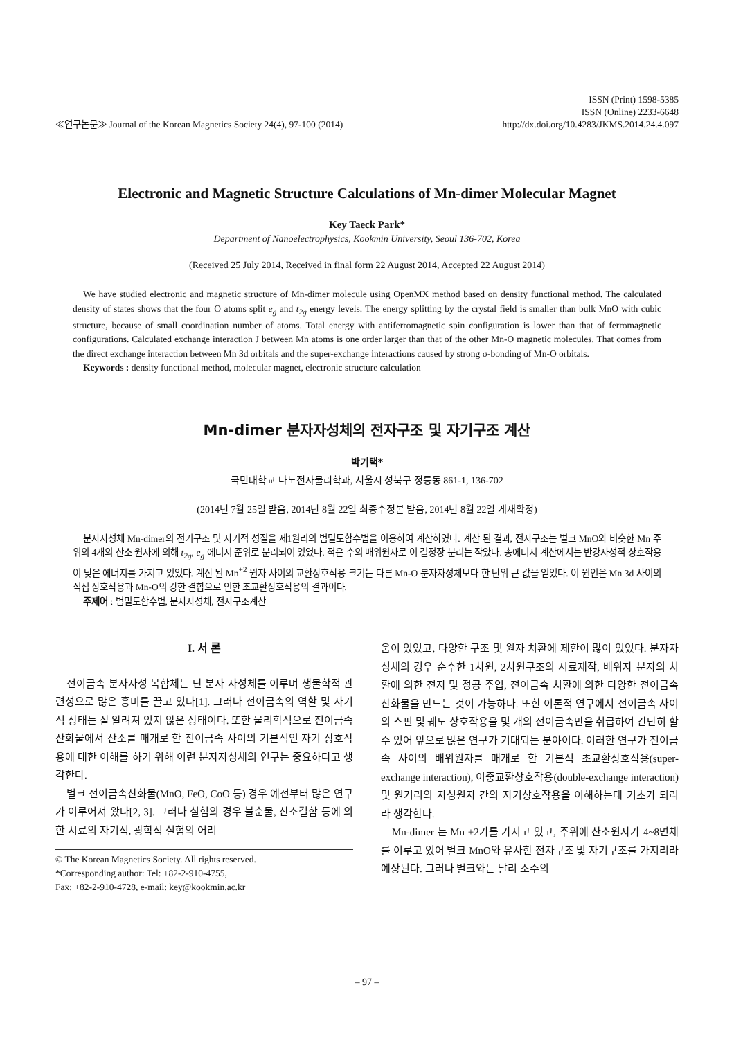≪연구논문≫ Journal of the Korean Magnetics Society 24(4), 97-100 (2014)
ISSN (Print) 1598-5385
ISSN (Online) 2233-6648
http://dx.doi.org/10.4283/JKMS.2014.24.4.097
Electronic and Magnetic Structure Calculations of Mn-dimer Molecular Magnet
Key Taeck Park*
Department of Nanoelectrophysics, Kookmin University, Seoul 136-702, Korea
(Received 25 July 2014, Received in final form 22 August 2014, Accepted 22 August 2014)
We have studied electronic and magnetic structure of Mn-dimer molecule using OpenMX method based on density functional method. The calculated density of states shows that the four O atoms split e<sub>g</sub> and t<sub>2g</sub> energy levels. The energy splitting by the crystal field is smaller than bulk MnO with cubic structure, because of small coordination number of atoms. Total energy with antiferromagnetic spin configuration is lower than that of ferromagnetic configurations. Calculated exchange interaction J between Mn atoms is one order larger than that of the other Mn-O magnetic molecules. That comes from the direct exchange interaction between Mn 3d orbitals and the super-exchange interactions caused by strong σ-bonding of Mn-O orbitals.
Keywords : density functional method, molecular magnet, electronic structure calculation
Mn-dimer 분자자성체의 전자구조 및 자기구조 계산
박기택*
국민대학교 나노전자물리학과, 서울시 성북구 정릉동 861-1, 136-702
(2014년 7월 25일 받음, 2014년 8월 22일 최종수정본 받음, 2014년 8월 22일 게재확정)
분자자성체 Mn-dimer의 전기구조 및 자기적 성질을 제1원리의 범밀도함수법을 이용하여 계산하였다. 계산 된 결과, 전자구조는 벌크 MnO와 비슷한 Mn 주위의 4개의 산소 원자에 의해 t<sub>2g</sub>, e<sub>g</sub> 에너지 준위로 분리되어 있었다. 적은 수의 배위원자로 이 결정장 분리는 작았다. 총에너지 계산에서는 반강자성적 상호작용이 낮은 에너지를 가지고 있었다. 계산 된 Mn<sup>+2</sup> 원자 사이의 교환상호작용 크기는 다른 Mn-O 분자자성체보다 한 단위 큰 값을 얻었다. 이 원인은 Mn 3d 사이의 직접 상호작용과 Mn-O의 강한 결합으로 인한 초교환상호작용의 결과이다.
주제어 : 범밀도함수법, 분자자성체, 전자구조계산
I. 서 론
전이금속 분자자성 복합체는 단 분자 자성체를 이루며 생물학적 관련성으로 많은 흥미를 끌고 있다[1]. 그러나 전이금속의 역할 및 자기적 상태는 잘 알려져 있지 않은 상태이다. 또한 물리학적으로 전이금속산화물에서 산소를 매개로 한 전이금속 사이의 기본적인 자기 상호작용에 대한 이해를 하기 위해 이런 분자자성체의 연구는 중요하다고 생각한다.
벌크 전이금속산화물(MnO, FeO, CoO 등) 경우 예전부터 많은 연구가 이루어져 왔다[2, 3]. 그러나 실험의 경우 불순물, 산소결함 등에 의한 시료의 자기적, 광학적 실험의 어려
© The Korean Magnetics Society. All rights reserved.
*Corresponding author: Tel: +82-2-910-4755,
Fax: +82-2-910-4728, e-mail: key@kookmin.ac.kr
움이 있었고, 다양한 구조 및 원자 치환에 제한이 많이 있었다. 분자자성체의 경우 순수한 1차원, 2차원구조의 시료제작, 배위자 분자의 치환에 의한 전자 및 정공 주입, 전이금속 치환에 의한 다양한 전이금속산화물을 만드는 것이 가능하다. 또한 이론적 연구에서 전이금속 사이의 스핀 및 궤도 상호작용을 몇 개의 전이금속만을 취급하여 간단히 할 수 있어 앞으로 많은 연구가 기대되는 분야이다. 이러한 연구가 전이금속 사이의 배위원자를 매개로 한 기본적 초교환상호작용(super-exchange interaction), 이중교환상호작용(double-exchange interaction) 및 원거리의 자성원자 간의 자기상호작용을 이해하는데 기초가 되리라 생각한다.
Mn-dimer 는 Mn +2가를 가지고 있고, 주위에 산소원자가 4~8면체를 이루고 있어 벌크 MnO와 유사한 전자구조 및 자기구조를 가지리라 예상된다. 그러나 벌크와는 달리 소수의
– 97 –